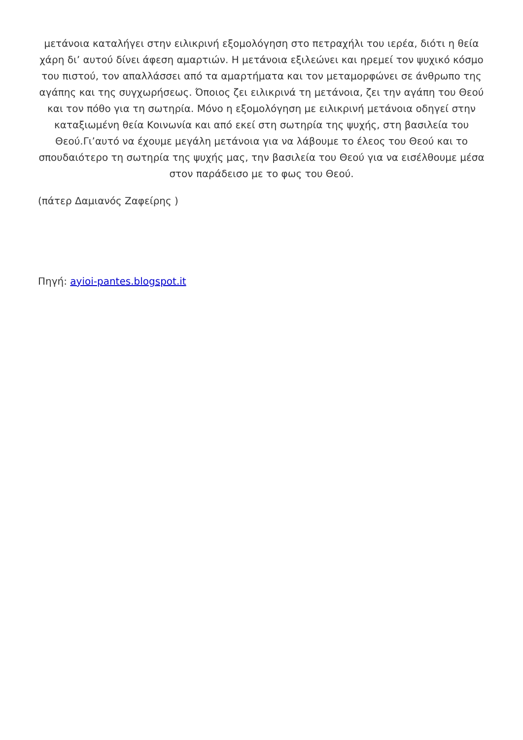μετάνοια καταλήγει στην ειλικρινή εξομολόγηση στο πετραχήλι του ιερέα, διότι η θεία χάρη δι’ αυτού δίνει άφεση αμαρτιών. Η μετάνοια εξιλεώνει και ηρεμεί τον ψυχικό κόσμο του πιστού, τον απαλλάσσει από τα αμαρτήματα και τον μεταμορφώνει σε άνθρωπο της αγάπης και της συγχωρήσεως. Όποιος ζει ειλικρινά τη μετάνοια, ζει την αγάπη του Θεού και τον πόθο για τη σωτηρία. Μόνο η εξομολόγηση με ειλικρινή μετάνοια οδηγεί στην καταξιωμένη θεία Κοινωνία και από εκεί στη σωτηρία της ψυχής, στη βασιλεία του Θεού.Γι’αυτό να έχουμε μεγάλη μετάνοια για να λάβουμε το έλεος του Θεού και το σπουδαιότερο τη σωτηρία της ψυχής μας, την βασιλεία του Θεού για να εισέλθουμε μέσα στον παράδεισο με το φως του Θεού.
(πάτερ Δαμιανός Ζαφείρης )
Πηγή: ayioi-pantes.blogspot.it